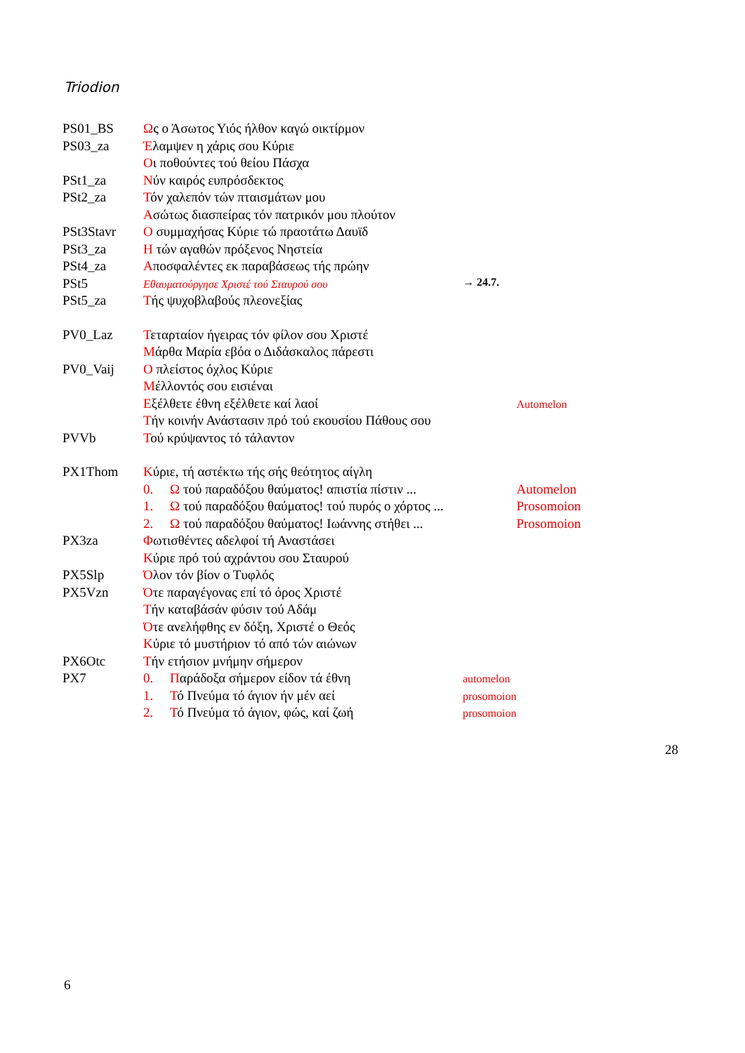Triodion
| PS01_BS | Ω ς ο Άσωτος Υιός ήλθον καγώ οικτίρμον | | |
| PS03_za | Έ λαμψεν η χάρις σου Κύριε | | |
| | Ο ι ποθούντες τού θείου Πάσχα | | |
| PSt1_za | Ν ύν καιρός ευπρόσδεκτος | | |
| PSt2_za | Τ όν χαλεπόν τών πταισμάτων μου | | |
| | Α σώτως διασπείρας τόν πατρικόν μου πλούτον | | |
| PSt3Stavr | Ο συμμαχήσας Κύριε τώ πραοτάτω Δαυϊδ | | |
| PSt3_za | Η τών αγαθών πρόξενος Νηστεία | | |
| PSt4_za | Α ποσφαλέντες εκ παραβάσεως τής πρώην | | |
| PSt5 | Εθαυματούργησε Χριστέ τού Σταυρού σου | → 24.7. | |
| PSt5_za | Τ ής ψυχοβλαβούς πλεονεξίας | | |
| PV0_Laz | Τ εταρταίον ήγειρας τόν φίλον σου Χριστέ | | |
| | Μ άρθα Μαρία εβόα ο Διδάσκαλος πάρεστι | | |
| PV0_Vaij | Ο πλείστος όχλος Κύριε | | |
| | Μ έλλοντός σου εισιέναι | | |
| | Ε ξέλθετε έθνη εξέλθετε καί λαοί | | Automelon |
| | Τ ήν κοινήν Ανάστασιν πρό τού εκουσίου Πάθους σου | | |
| PVVb | Τ ού κρύψαντος τό τάλαντον | | |
| PX1Thom | Κ ύριε, τή αστέκτω τής σής θεότητος αίγλη | | |
| | 0. Ω τού παραδόξου θαύματος! απιστία πίστιν ... | | Automelon |
| | 1. Ω τού παραδόξου θαύματος! τού πυρός ο χόρτος ... | | Prosomoion |
| | 2. Ω τού παραδόξου θαύματος! Ιωάννης στήθει ... | | Prosomoion |
| PX3za | Φ ωτισθέντες αδελφοί τή Αναστάσει | | |
| | Κ ύριε πρό τού αχράντου σου Σταυρού | | |
| PX5Slp | Ό λον τόν βίον ο Τυφλός | | |
| PX5Vzn | Ό τε παραγέγονας επί τό όρος Χριστέ | | |
| | Τ ήν καταβάσάν φύσιν τού Αδάμ | | |
| | Ό τε ανελήφθης εν δόξη, Χριστέ ο Θεός | | |
| | Κ ύριε τό μυστήριον τό από τών αιώνων | | |
| PX6Otc | Τ ήν ετήσιον μνήμην σήμερον | | |
| PX7 | 0. Π αράδοξα σήμερον είδον τά έθνη | automelon | |
| | 1. Τ ό Πνεύμα τό άγιον ήν μέν αεί | prosomoion | |
| | 2. Τ ό Πνεύμα τό άγιον, φώς, καί ζωή | prosomoion | |
28
6